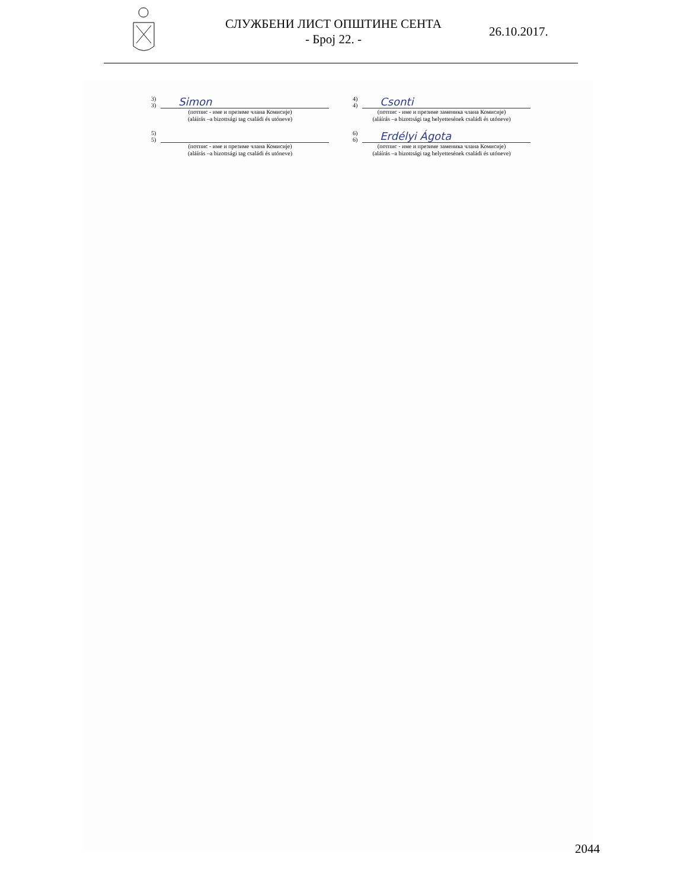СЛУЖБЕНИ ЛИСТ ОПШТИНЕ СЕНТА
- Број 22. -
26.10.2017.
3)
3) Simon
(потпис - име и презиме члана Комисије)
(aláírás –a bizottsági tag családi és utóneve)
4)
4) Csonti
(потпис - име и презиме заменика члана Комисије)
(aláírás –a bizottsági tag helyettesének családi és utóneve)
5)
5)
(потпис - име и презиме члана Комисије)
(aláírás –a bizottsági tag családi és utóneve)
6)
6) Erdélyi Ágota
(потпис - име и презиме заменика члана Комисије)
(aláírás –a bizottsági tag helyettesének családi és utóneve)
2044